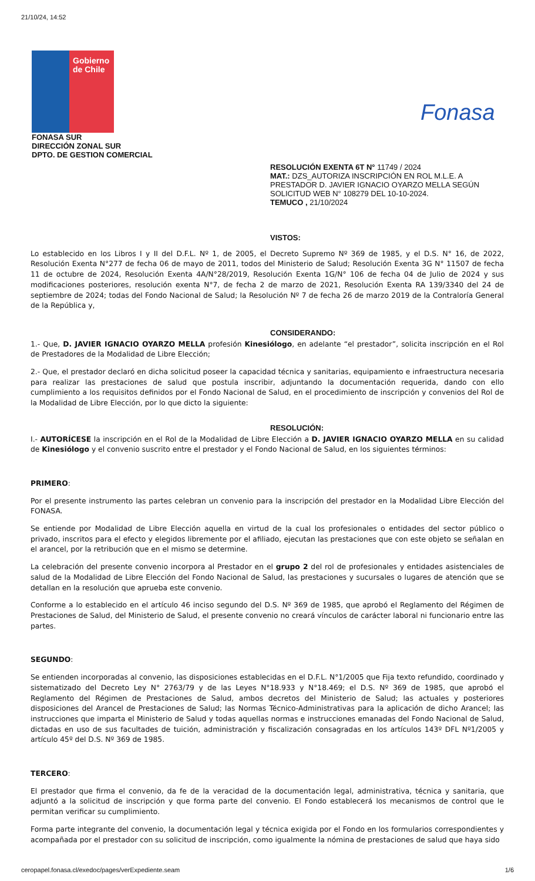21/10/24, 14:52
Gobierno de Chile
Fonasa
FONASA SUR
DIRECCIÓN ZONAL SUR
DPTO. DE GESTION COMERCIAL
RESOLUCIÓN EXENTA 6T N° 11749 / 2024
MAT.: DZS_AUTORIZA INSCRIPCIÓN EN ROL M.L.E. A PRESTADOR D. JAVIER IGNACIO OYARZO MELLA SEGÚN SOLICITUD WEB N° 108279 DEL 10-10-2024.
TEMUCO , 21/10/2024
VISTOS:
Lo establecido en los Libros I y II del D.F.L. Nº 1, de 2005, el Decreto Supremo Nº 369 de 1985, y el D.S. N° 16, de 2022, Resolución Exenta N°277 de fecha 06 de mayo de 2011, todos del Ministerio de Salud; Resolución Exenta 3G N° 11507 de fecha 11 de octubre de 2024, Resolución Exenta 4A/N°28/2019, Resolución Exenta 1G/N° 106 de fecha 04 de Julio de 2024 y sus modificaciones posteriores, resolución exenta N°7, de fecha 2 de marzo de 2021, Resolución Exenta RA 139/3340 del 24 de septiembre de 2024; todas del Fondo Nacional de Salud; la Resolución Nº 7 de fecha 26 de marzo 2019 de la Contraloría General de la República y,
CONSIDERANDO:
1.- Que, D. JAVIER IGNACIO OYARZO MELLA profesión Kinesiólogo, en adelante “el prestador”, solicita inscripción en el Rol de Prestadores de la Modalidad de Libre Elección;
2.- Que, el prestador declaró en dicha solicitud poseer la capacidad técnica y sanitarias, equipamiento e infraestructura necesaria para realizar las prestaciones de salud que postula inscribir, adjuntando la documentación requerida, dando con ello cumplimiento a los requisitos definidos por el Fondo Nacional de Salud, en el procedimiento de inscripción y convenios del Rol de la Modalidad de Libre Elección, por lo que dicto la siguiente:
RESOLUCIÓN:
I.- AUTORÍCESE la inscripción en el Rol de la Modalidad de Libre Elección a D. JAVIER IGNACIO OYARZO MELLA en su calidad de Kinesiólogo y el convenio suscrito entre el prestador y el Fondo Nacional de Salud, en los siguientes términos:
PRIMERO:
Por el presente instrumento las partes celebran un convenio para la inscripción del prestador en la Modalidad Libre Elección del FONASA.
Se entiende por Modalidad de Libre Elección aquella en virtud de la cual los profesionales o entidades del sector público o privado, inscritos para el efecto y elegidos libremente por el afiliado, ejecutan las prestaciones que con este objeto se señalan en el arancel, por la retribución que en el mismo se determine.
La celebración del presente convenio incorpora al Prestador en el grupo 2 del rol de profesionales y entidades asistenciales de salud de la Modalidad de Libre Elección del Fondo Nacional de Salud, las prestaciones y sucursales o lugares de atención que se detallan en la resolución que aprueba este convenio.
Conforme a lo establecido en el artículo 46 inciso segundo del D.S. Nº 369 de 1985, que aprobó el Reglamento del Régimen de Prestaciones de Salud, del Ministerio de Salud, el presente convenio no creará vínculos de carácter laboral ni funcionario entre las partes.
SEGUNDO:
Se entienden incorporadas al convenio, las disposiciones establecidas en el D.F.L. N°1/2005 que Fija texto refundido, coordinado y sistematizado del Decreto Ley N° 2763/79 y de las Leyes N°18.933 y N°18.469; el D.S. Nº 369 de 1985, que aprobó el Reglamento del Régimen de Prestaciones de Salud, ambos decretos del Ministerio de Salud; las actuales y posteriores disposiciones del Arancel de Prestaciones de Salud; las Normas Técnico-Administrativas para la aplicación de dicho Arancel; las instrucciones que imparta el Ministerio de Salud y todas aquellas normas e instrucciones emanadas del Fondo Nacional de Salud, dictadas en uso de sus facultades de tuición, administración y fiscalización consagradas en los artículos 143º DFL Nº1/2005 y artículo 45º del D.S. Nº 369 de 1985.
TERCERO:
El prestador que firma el convenio, da fe de la veracidad de la documentación legal, administrativa, técnica y sanitaria, que adjuntó a la solicitud de inscripción y que forma parte del convenio. El Fondo establecerá los mecanismos de control que le permitan verificar su cumplimiento.
Forma parte integrante del convenio, la documentación legal y técnica exigida por el Fondo en los formularios correspondientes y acompañada por el prestador con su solicitud de inscripción, como igualmente la nómina de prestaciones de salud que haya sido
ceropapel.fonasa.cl/exedoc/pages/verExpediente.seam 1/6